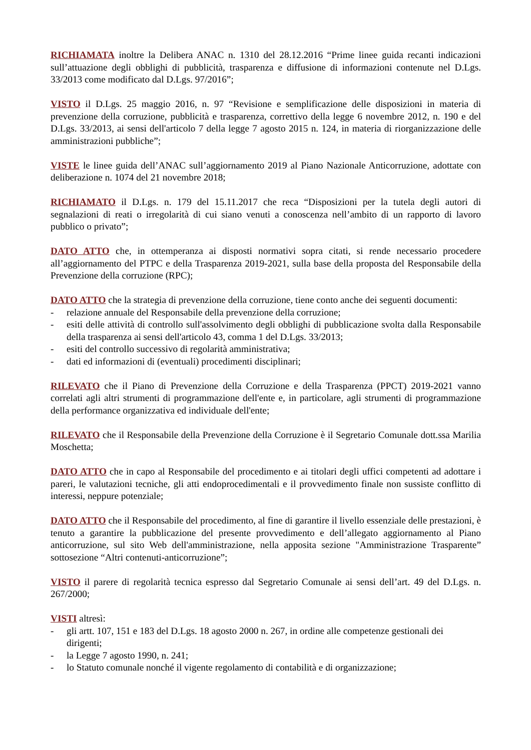RICHIAMATA inoltre la Delibera ANAC n. 1310 del 28.12.2016 “Prime linee guida recanti indicazioni sull’attuazione degli obblighi di pubblicità, trasparenza e diffusione di informazioni contenute nel D.Lgs. 33/2013 come modificato dal D.Lgs. 97/2016”;
VISTO il D.Lgs. 25 maggio 2016, n. 97 “Revisione e semplificazione delle disposizioni in materia di prevenzione della corruzione, pubblicità e trasparenza, correttivo della legge 6 novembre 2012, n. 190 e del D.Lgs. 33/2013, ai sensi dell'articolo 7 della legge 7 agosto 2015 n. 124, in materia di riorganizzazione delle amministrazioni pubbliche”;
VISTE le linee guida dell’ANAC sull’aggiornamento 2019 al Piano Nazionale Anticorruzione, adottate con deliberazione n. 1074 del 21 novembre 2018;
RICHIAMATO il D.Lgs. n. 179 del 15.11.2017 che reca “Disposizioni per la tutela degli autori di segnalazioni di reati o irregolarità di cui siano venuti a conoscenza nell’ambito di un rapporto di lavoro pubblico o privato”;
DATO ATTO che, in ottemperanza ai disposti normativi sopra citati, si rende necessario procedere all’aggiornamento del PTPC e della Trasparenza 2019-2021, sulla base della proposta del Responsabile della Prevenzione della corruzione (RPC);
DATO ATTO che la strategia di prevenzione della corruzione, tiene conto anche dei seguenti documenti:
- relazione annuale del Responsabile della prevenzione della corruzione;
- esiti delle attività di controllo sull'assolvimento degli obblighi di pubblicazione svolta dalla Responsabile della trasparenza ai sensi dell'articolo 43, comma 1 del D.Lgs. 33/2013;
- esiti del controllo successivo di regolarità amministrativa;
- dati ed informazioni di (eventuali) procedimenti disciplinari;
RILEVATO che il Piano di Prevenzione della Corruzione e della Trasparenza (PPCT) 2019-2021 vanno correlati agli altri strumenti di programmazione dell'ente e, in particolare, agli strumenti di programmazione della performance organizzativa ed individuale dell'ente;
RILEVATO che il Responsabile della Prevenzione della Corruzione è il Segretario Comunale dott.ssa Marilia Moschetta;
DATO ATTO che in capo al Responsabile del procedimento e ai titolari degli uffici competenti ad adottare i pareri, le valutazioni tecniche, gli atti endoprocedimentali e il provvedimento finale non sussiste conflitto di interessi, neppure potenziale;
DATO ATTO che il Responsabile del procedimento, al fine di garantire il livello essenziale delle prestazioni, è tenuto a garantire la pubblicazione del presente provvedimento e dell’allegato aggiornamento al Piano anticorruzione, sul sito Web dell'amministrazione, nella apposita sezione "Amministrazione Trasparente” sottosezione “Altri contenuti-anticorruzione”;
VISTO il parere di regolarità tecnica espresso dal Segretario Comunale ai sensi dell’art. 49 del D.Lgs. n. 267/2000;
VISTI altresì:
- gli artt. 107, 151 e 183 del D.Lgs. 18 agosto 2000 n. 267, in ordine alle competenze gestionali dei dirigenti;
- la Legge 7 agosto 1990, n. 241;
- lo Statuto comunale nonché il vigente regolamento di contabilità e di organizzazione;